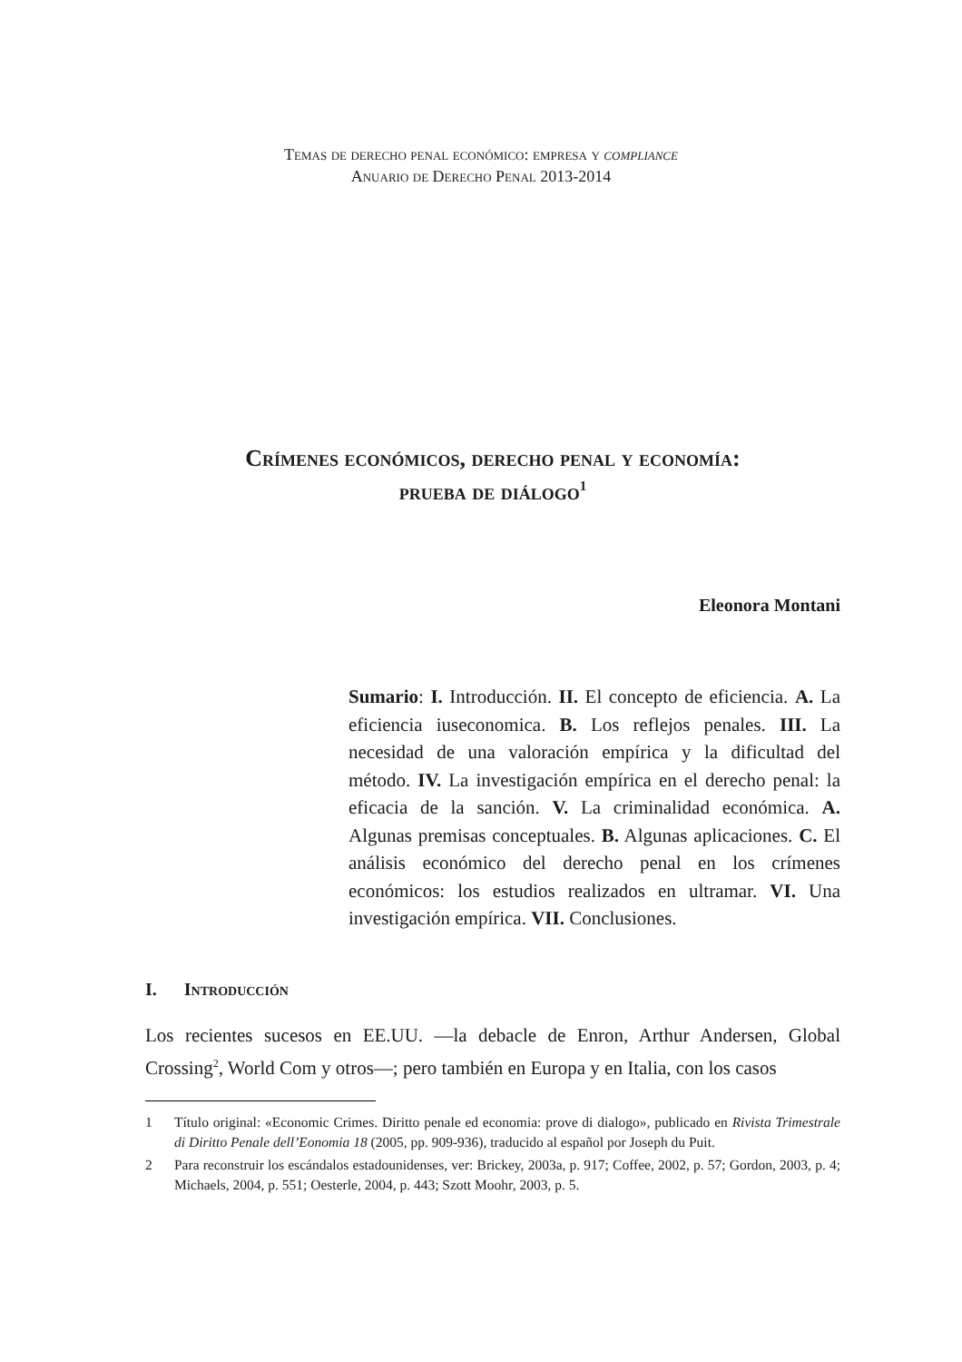Temas de derecho penal económico: empresa y compliance
Anuario de Derecho Penal 2013-2014
Crímenes económicos, derecho penal y economía:
prueba de diálogo<sup>1</sup>
Eleonora Montani
Sumario: I. Introducción. II. El concepto de eficiencia. A. La eficiencia iuseconomica. B. Los reflejos penales. III. La necesidad de una valoración empírica y la dificultad del método. IV. La investigación empírica en el derecho penal: la eficacia de la sanción. V. La criminalidad económica. A. Algunas premisas conceptuales. B. Algunas aplicaciones. C. El análisis económico del derecho penal en los crímenes económicos: los estudios realizados en ultramar. VI. Una investigación empírica. VII. Conclusiones.
I. Introducción
Los recientes sucesos en EE.UU. —la debacle de Enron, Arthur Andersen, Global Crossing<sup>2</sup>, World Com y otros—; pero también en Europa y en Italia, con los casos
1 Título original: «Economic Crimes. Diritto penale ed economia: prove di dialogo», publicado en Rivista Trimestrale di Diritto Penale dell’Eonomia 18 (2005, pp. 909-936), traducido al español por Joseph du Puit.
2 Para reconstruir los escándalos estadounidenses, ver: Brickey, 2003a, p. 917; Coffee, 2002, p. 57; Gordon, 2003, p. 4; Michaels, 2004, p. 551; Oesterle, 2004, p. 443; Szott Moohr, 2003, p. 5.